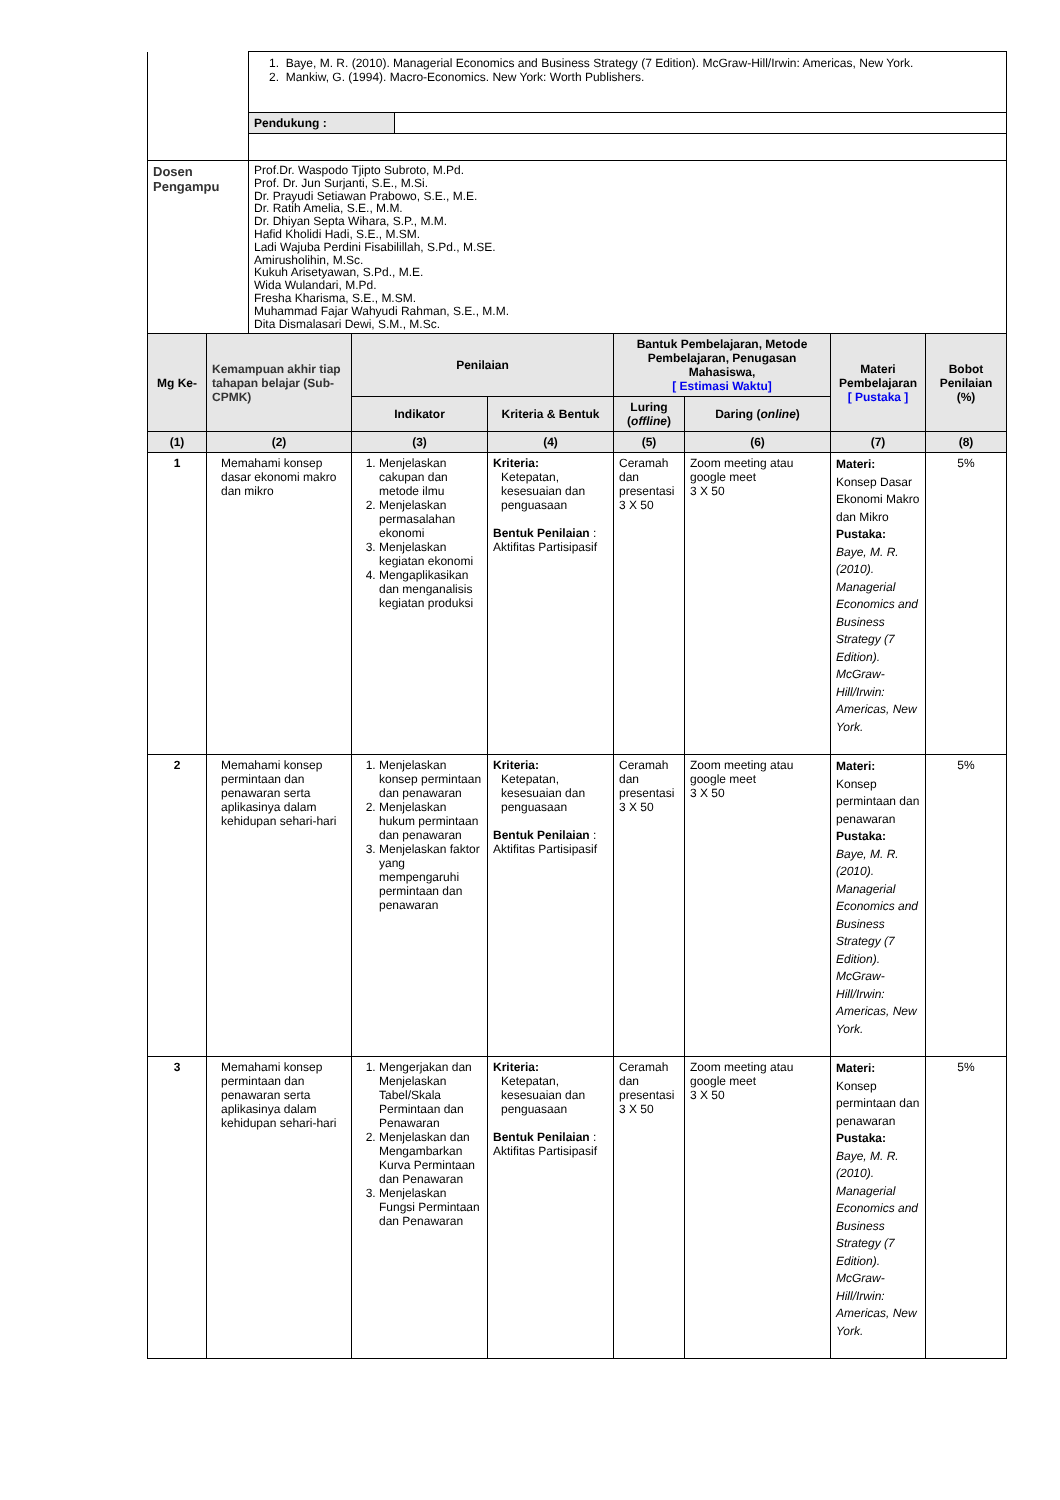| | 1. Baye, M. R. (2010). Managerial Economics and Business Strategy (7 Edition). McGraw-Hill/Irwin: Americas, New York. 2. Mankiw, G. (1994). Macro-Economics. New York: Worth Publishers. | |
| | Pendukung : | |
| Dosen Pengampu | Prof.Dr. Waspodo Tjipto Subroto, M.Pd. Prof. Dr. Jun Surjanti, S.E., M.Si. Dr. Prayudi Setiawan Prabowo, S.E., M.E. Dr. Ratih Amelia, S.E., M.M. Dr. Dhiyan Septa Wihara, S.P., M.M. Hafid Kholidi Hadi, S.E., M.SM. Ladi Wajuba Perdini Fisabilillah, S.Pd., M.SE. Amirusholihin, M.Sc. Kukuh Arisetyawan, S.Pd., M.E. Wida Wulandari, M.Pd. Fresha Kharisma, S.E., M.SM. Muhammad Fajar Wahyudi Rahman, S.E., M.M. Dita Dismalasari Dewi, S.M., M.Sc. | |
| Mg Ke- | Kemampuan akhir tiap tahapan belajar (Sub-CPMK) | Penilaian | | Bantuk Pembelajaran, Metode Pembelajaran, Penugasan Mahasiswa, [ Estimasi Waktu] | | Materi Pembelajaran [ Pustaka ] | Bobot Penilaian (%) |
| --- | --- | --- | --- | --- | --- | --- | --- |
| | | Indikator | Kriteria & Bentuk | Luring ( offline ) | Daring ( online ) | | |
| (1) | (2) | (3) | (4) | (5) | (6) | (7) | (8) |
| 1 | Memahami konsep dasar ekonomi makro dan mikro | 1. Menjelaskan cakupan dan metode ilmu 2. Menjelaskan permasalahan ekonomi 3. Menjelaskan kegiatan ekonomi 4. Mengaplikasikan dan menganalisis kegiatan produksi | Kriteria: Ketepatan, kesesuaian dan penguasaan Bentuk Penilaian : Aktifitas Partisipasif | Ceramah dan presentasi 3 X 50 | Zoom meeting atau google meet 3 X 50 | Materi: Konsep Dasar Ekonomi Makro dan Mikro Pustaka: Baye, M. R. (2010). Managerial Economics and Business Strategy (7 Edition). McGraw-Hill/Irwin: Americas, New York. | 5% |
| 2 | Memahami konsep permintaan dan penawaran serta aplikasinya dalam kehidupan sehari-hari | 1. Menjelaskan konsep permintaan dan penawaran 2. Menjelaskan hukum permintaan dan penawaran 3. Menjelaskan faktor yang mempengaruhi permintaan dan penawaran | Kriteria: Ketepatan, kesesuaian dan penguasaan Bentuk Penilaian : Aktifitas Partisipasif | Ceramah dan presentasi 3 X 50 | Zoom meeting atau google meet 3 X 50 | Materi: Konsep permintaan dan penawaran Pustaka: Baye, M. R. (2010). Managerial Economics and Business Strategy (7 Edition). McGraw-Hill/Irwin: Americas, New York. | 5% |
| 3 | Memahami konsep permintaan dan penawaran serta aplikasinya dalam kehidupan sehari-hari | 1. Mengerjakan dan Menjelaskan Tabel/Skala Permintaan dan Penawaran 2. Menjelaskan dan Mengambarkan Kurva Permintaan dan Penawaran 3. Menjelaskan Fungsi Permintaan dan Penawaran | Kriteria: Ketepatan, kesesuaian dan penguasaan Bentuk Penilaian : Aktifitas Partisipasif | Ceramah dan presentasi 3 X 50 | Zoom meeting atau google meet 3 X 50 | Materi: Konsep permintaan dan penawaran Pustaka: Baye, M. R. (2010). Managerial Economics and Business Strategy (7 Edition). McGraw-Hill/Irwin: Americas, New York. | 5% |